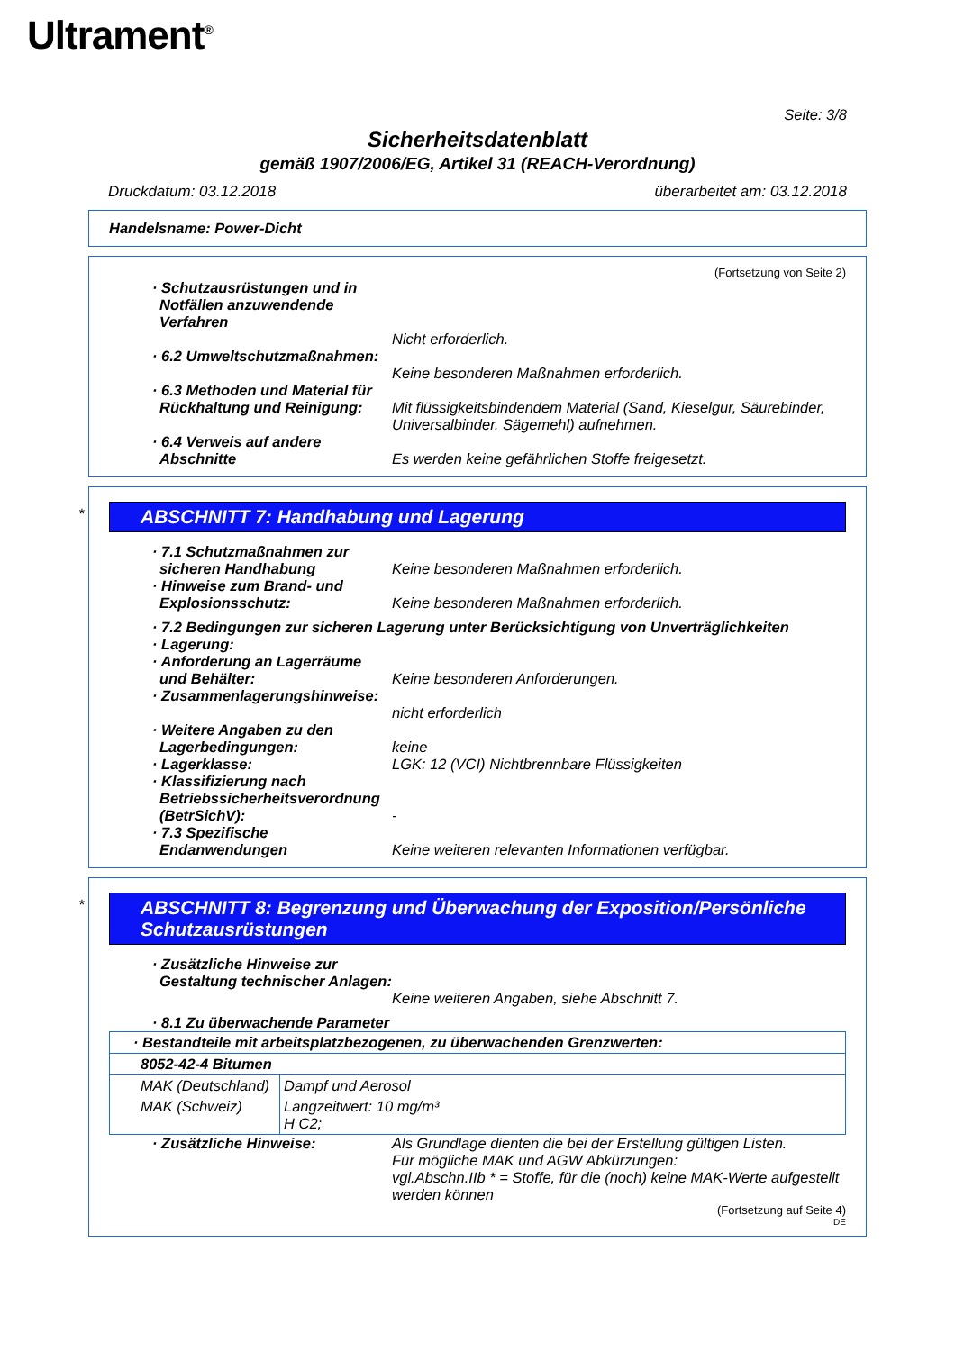Ultrament<sup>®</sup>
Seite: 3/8
Sicherheitsdatenblatt
gemäß 1907/2006/EG, Artikel 31 (REACH-Verordnung)
Druckdatum: 03.12.2018 überarbeitet am: 03.12.2018
Handelsname: Power-Dicht
(Fortsetzung von Seite 2)
· Schutzausrüstungen und in Notfällen anzuwendende Verfahren
Nicht erforderlich.
· 6.2 Umweltschutzmaßnahmen:
Keine besonderen Maßnahmen erforderlich.
· 6.3 Methoden und Material für Rückhaltung und Reinigung:
Mit flüssigkeitsbindendem Material (Sand, Kieselgur, Säurebinder, Universalbinder, Sägemehl) aufnehmen.
· 6.4 Verweis auf andere Abschnitte
Es werden keine gefährlichen Stoffe freigesetzt.
*
ABSCHNITT 7: Handhabung und Lagerung
· 7.1 Schutzmaßnahmen zur sicheren Handhabung
Keine besonderen Maßnahmen erforderlich.
· Hinweise zum Brand- und Explosionsschutz:
Keine besonderen Maßnahmen erforderlich.
· 7.2 Bedingungen zur sicheren Lagerung unter Berücksichtigung von Unverträglichkeiten
· Lagerung:
· Anforderung an Lagerräume und Behälter:
Keine besonderen Anforderungen.
· Zusammenlagerungshinweise:
nicht erforderlich
· Weitere Angaben zu den Lagerbedingungen:
keine
· Lagerklasse: LGK: 12 (VCI) Nichtbrennbare Flüssigkeiten
· Klassifizierung nach Betriebssicherheitsverordnung (BetrSichV):
-
· 7.3 Spezifische Endanwendungen
Keine weiteren relevanten Informationen verfügbar.
*
ABSCHNITT 8: Begrenzung und Überwachung der Exposition/Persönliche Schutzausrüstungen
· Zusätzliche Hinweise zur Gestaltung technischer Anlagen:
Keine weiteren Angaben, siehe Abschnitt 7.
· 8.1 Zu überwachende Parameter
| · Bestandteile mit arbeitsplatzbezogenen, zu überwachenden Grenzwerten: | |
| 8052-42-4 Bitumen | |
| MAK (Deutschland) | Dampf und Aerosol |
| MAK (Schweiz) | Langzeitwert: 10 mg/m³ H C2; |
· Zusätzliche Hinweise: Als Grundlage dienten die bei der Erstellung gültigen Listen.
Für mögliche MAK und AGW Abkürzungen:
vgl.Abschn.IIb * = Stoffe, für die (noch) keine MAK-Werte aufgestellt werden können
(Fortsetzung auf Seite 4)
DE